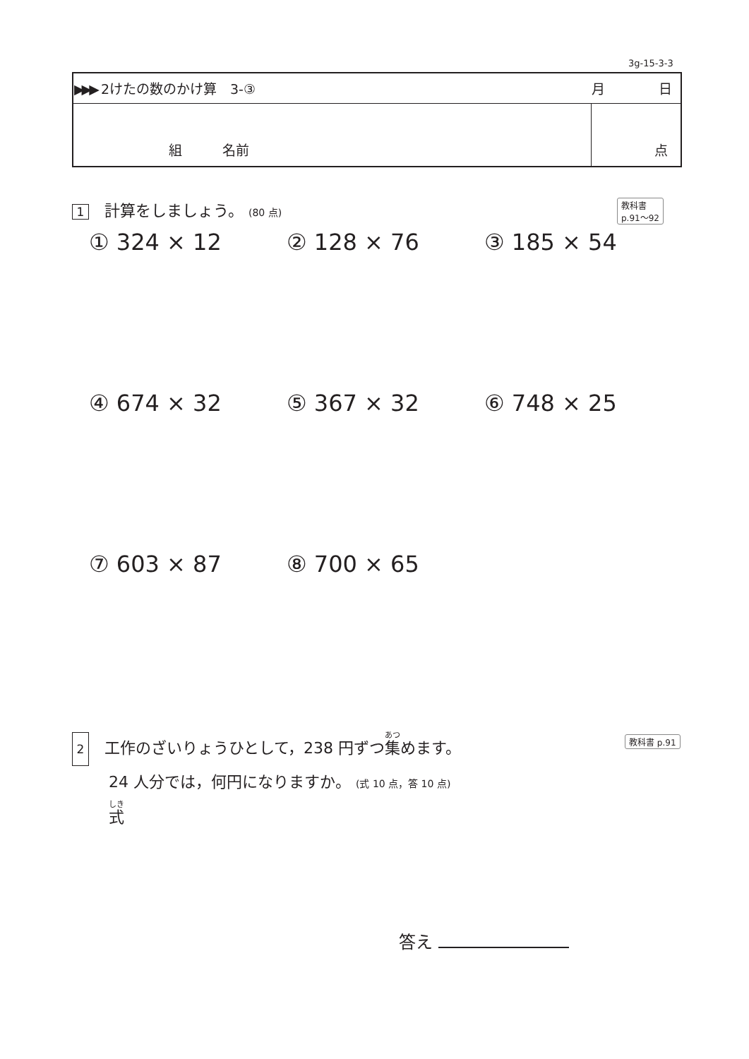3g-15-3-3
| ▶▶▶ 2けたの数のかけ算 3-③ | 月 日 |
| 組 名前 | 点 |
1 計算をしましょう。 (80 点)
教科書
p.91～92
① 324 × 12 ② 128 × 76 ③ 185 × 54
④ 674 × 32 ⑤ 367 × 32 ⑥ 748 × 25
⑦ 603 × 87 ⑧ 700 × 65
2 工作のざいりょうひとして，238 円ずつ集めます。
24 人分では，何円になりますか。 (式 10 点，答 10 点)
式
教科書 p.91
答え